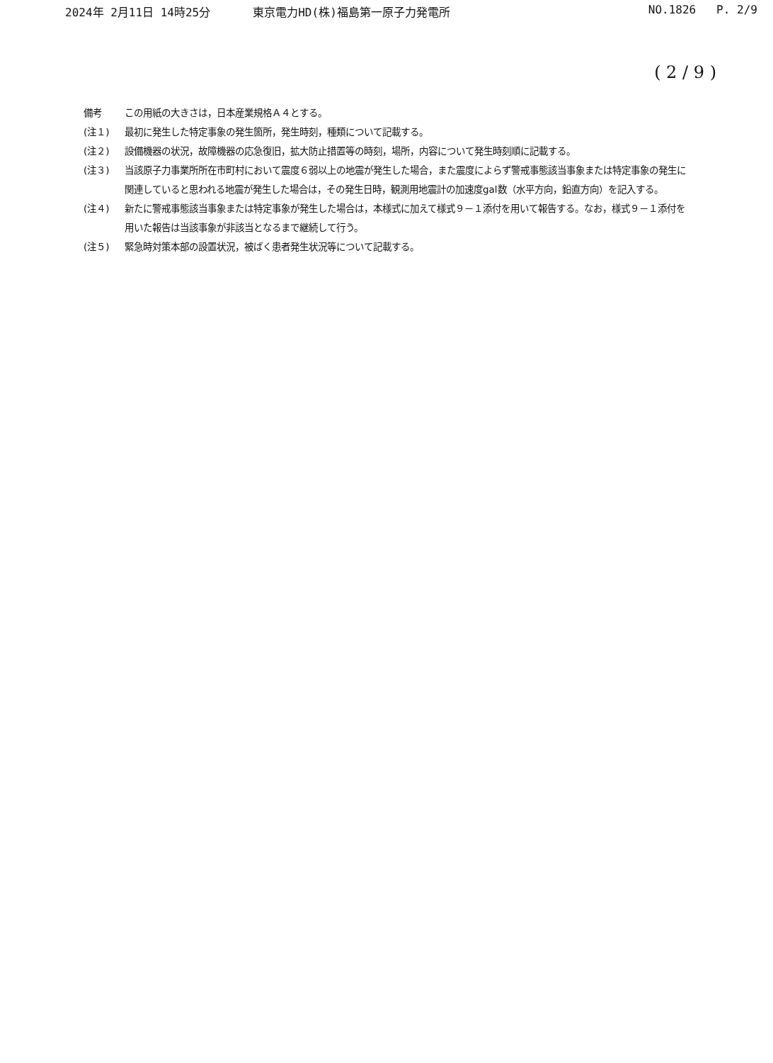2024年 2月11日 14時25分 東京電力HD(株)福島第一原子力発電所 NO.1826 P. 2/9
( 2 / 9 )
備考 この用紙の大きさは，日本産業規格Ａ４とする。
(注１) 最初に発生した特定事象の発生箇所，発生時刻，種類について記載する。
(注２) 設備機器の状況，故障機器の応急復旧，拡大防止措置等の時刻，場所，内容について発生時刻順に記載する。
(注３) 当該原子力事業所所在市町村において震度６弱以上の地震が発生した場合，また震度によらず警戒事態該当事象または特定事象の発生に関連していると思われる地震が発生した場合は，その発生日時，観測用地震計の加速度gal数（水平方向，鉛直方向）を記入する。
(注４) 新たに警戒事態該当事象または特定事象が発生した場合は，本様式に加えて様式９－１添付を用いて報告する。なお，様式９－１添付を用いた報告は当該事象が非該当となるまで継続して行う。
(注５) 緊急時対策本部の設置状況，被ばく患者発生状況等について記載する。